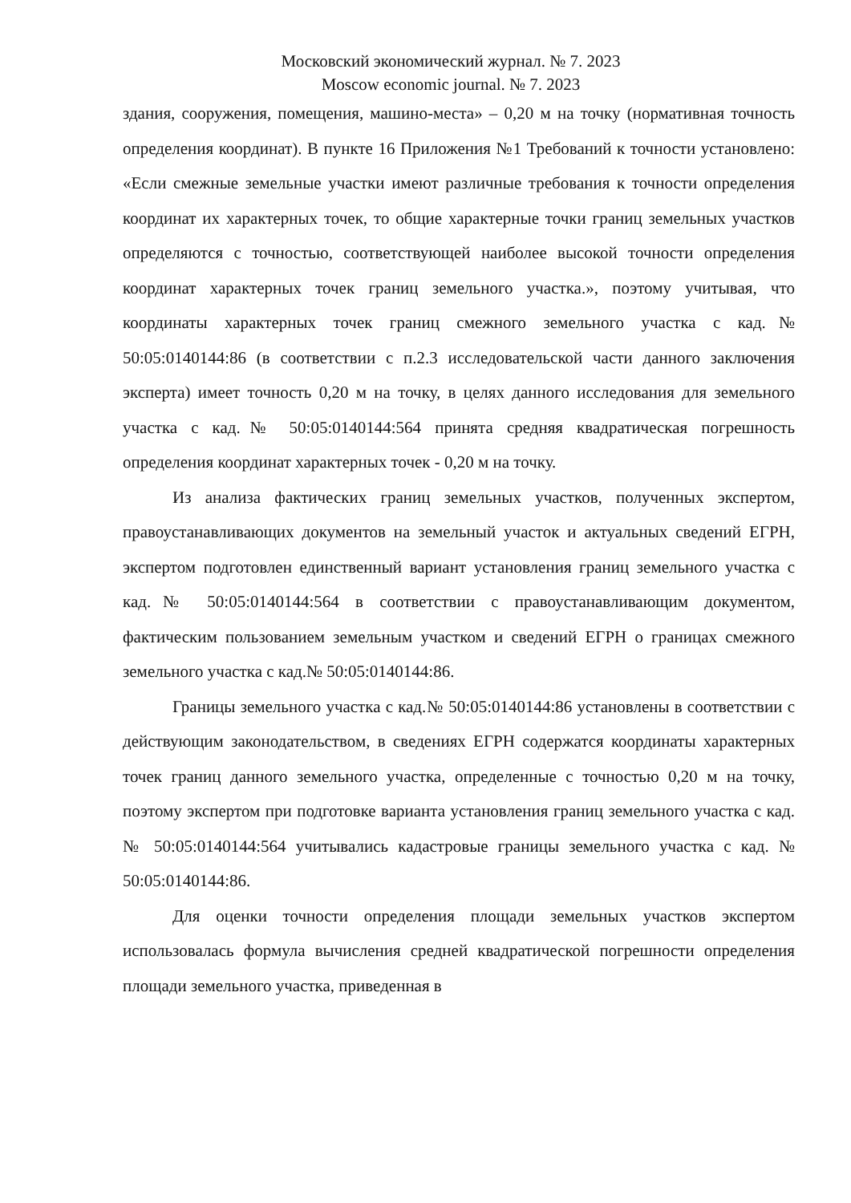Московский экономический журнал. № 7. 2023
Moscow economic journal. № 7. 2023
здания, сооружения, помещения, машино-места» – 0,20 м на точку (нормативная точность определения координат). В пункте 16 Приложения №1 Требований к точности установлено: «Если смежные земельные участки имеют различные требования к точности определения координат их характерных точек, то общие характерные точки границ земельных участков определяются с точностью, соответствующей наиболее высокой точности определения координат характерных точек границ земельного участка.», поэтому учитывая, что координаты характерных точек границ смежного земельного участка с кад.№ 50:05:0140144:86 (в соответствии с п.2.3 исследовательской части данного заключения эксперта) имеет точность 0,20 м на точку, в целях данного исследования для земельного участка с кад.№ 50:05:0140144:564 принята средняя квадратическая погрешность определения координат характерных точек - 0,20 м на точку.
Из анализа фактических границ земельных участков, полученных экспертом, правоустанавливающих документов на земельный участок и актуальных сведений ЕГРН, экспертом подготовлен единственный вариант установления границ земельного участка с кад.№ 50:05:0140144:564 в соответствии с правоустанавливающим документом, фактическим пользованием земельным участком и сведений ЕГРН о границах смежного земельного участка с кад.№ 50:05:0140144:86.
Границы земельного участка с кад.№ 50:05:0140144:86 установлены в соответствии с действующим законодательством, в сведениях ЕГРН содержатся координаты характерных точек границ данного земельного участка, определенные с точностью 0,20 м на точку, поэтому экспертом при подготовке варианта установления границ земельного участка с кад.№ 50:05:0140144:564 учитывались кадастровые границы земельного участка с кад. № 50:05:0140144:86.
Для оценки точности определения площади земельных участков экспертом использовалась формула вычисления средней квадратической погрешности определения площади земельного участка, приведенная в